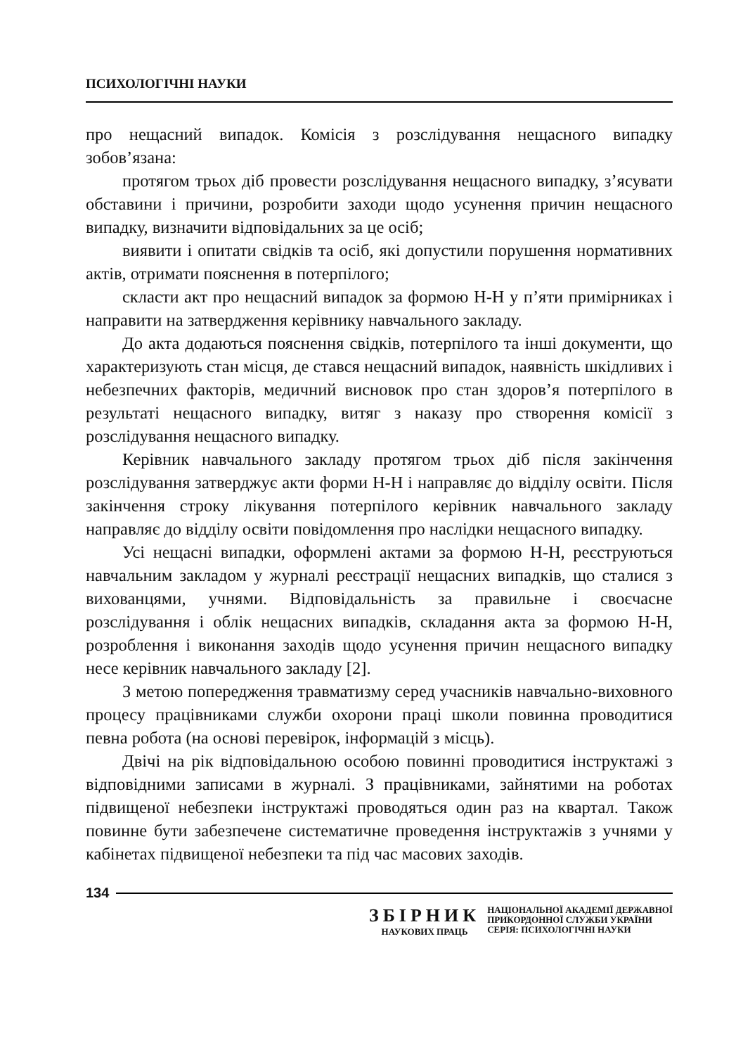ПСИХОЛОГІЧНІ НАУКИ
про нещасний випадок. Комісія з розслідування нещасного випадку зобов’язана:
протягом трьох діб провести розслідування нещасного випадку, з’ясувати обставини і причини, розробити заходи щодо усунення причин нещасного випадку, визначити відповідальних за це осіб;
виявити і опитати свідків та осіб, які допустили порушення нормативних актів, отримати пояснення в потерпілого;
скласти акт про нещасний випадок за формою Н-Н у п’яти примірниках і направити на затвердження керівнику навчального закладу.
До акта додаються пояснення свідків, потерпілого та інші документи, що характеризують стан місця, де стався нещасний випадок, наявність шкідливих і небезпечних факторів, медичний висновок про стан здоров’я потерпілого в результаті нещасного випадку, витяг з наказу про створення комісії з розслідування нещасного випадку.
Керівник навчального закладу протягом трьох діб після закінчення розслідування затверджує акти форми Н-Н і направляє до відділу освіти. Після закінчення строку лікування потерпілого керівник навчального закладу направляє до відділу освіти повідомлення про наслідки нещасного випадку.
Усі нещасні випадки, оформлені актами за формою Н-Н, реєструються навчальним закладом у журналі реєстрації нещасних випадків, що сталися з вихованцями, учнями. Відповідальність за правильне і своєчасне розслідування і облік нещасних випадків, складання акта за формою Н-Н, розроблення і виконання заходів щодо усунення причин нещасного випадку несе керівник навчального закладу [2].
З метою попередження травматизму серед учасників навчально-виховного процесу працівниками служби охорони праці школи повинна проводитися певна робота (на основі перевірок, інформацій з місць).
Двічі на рік відповідальною особою повинні проводитися інструктажі з відповідними записами в журналі. З працівниками, зайнятими на роботах підвищеної небезпеки інструктажі проводяться один раз на квартал. Також повинне бути забезпечене систематичне проведення інструктажів з учнями у кабінетах підвищеної небезпеки та під час масових заходів.
134
ЗБІРНИК
НАУКОВИХ ПРАЦЬ
НАЦІОНАЛЬНОЇ АКАДЕМІЇ ДЕРЖАВНОЇ
ПРИКОРДОННОЇ СЛУЖБИ УКРАЇНИ
СЕРІЯ: ПСИХОЛОГІЧНІ НАУКИ